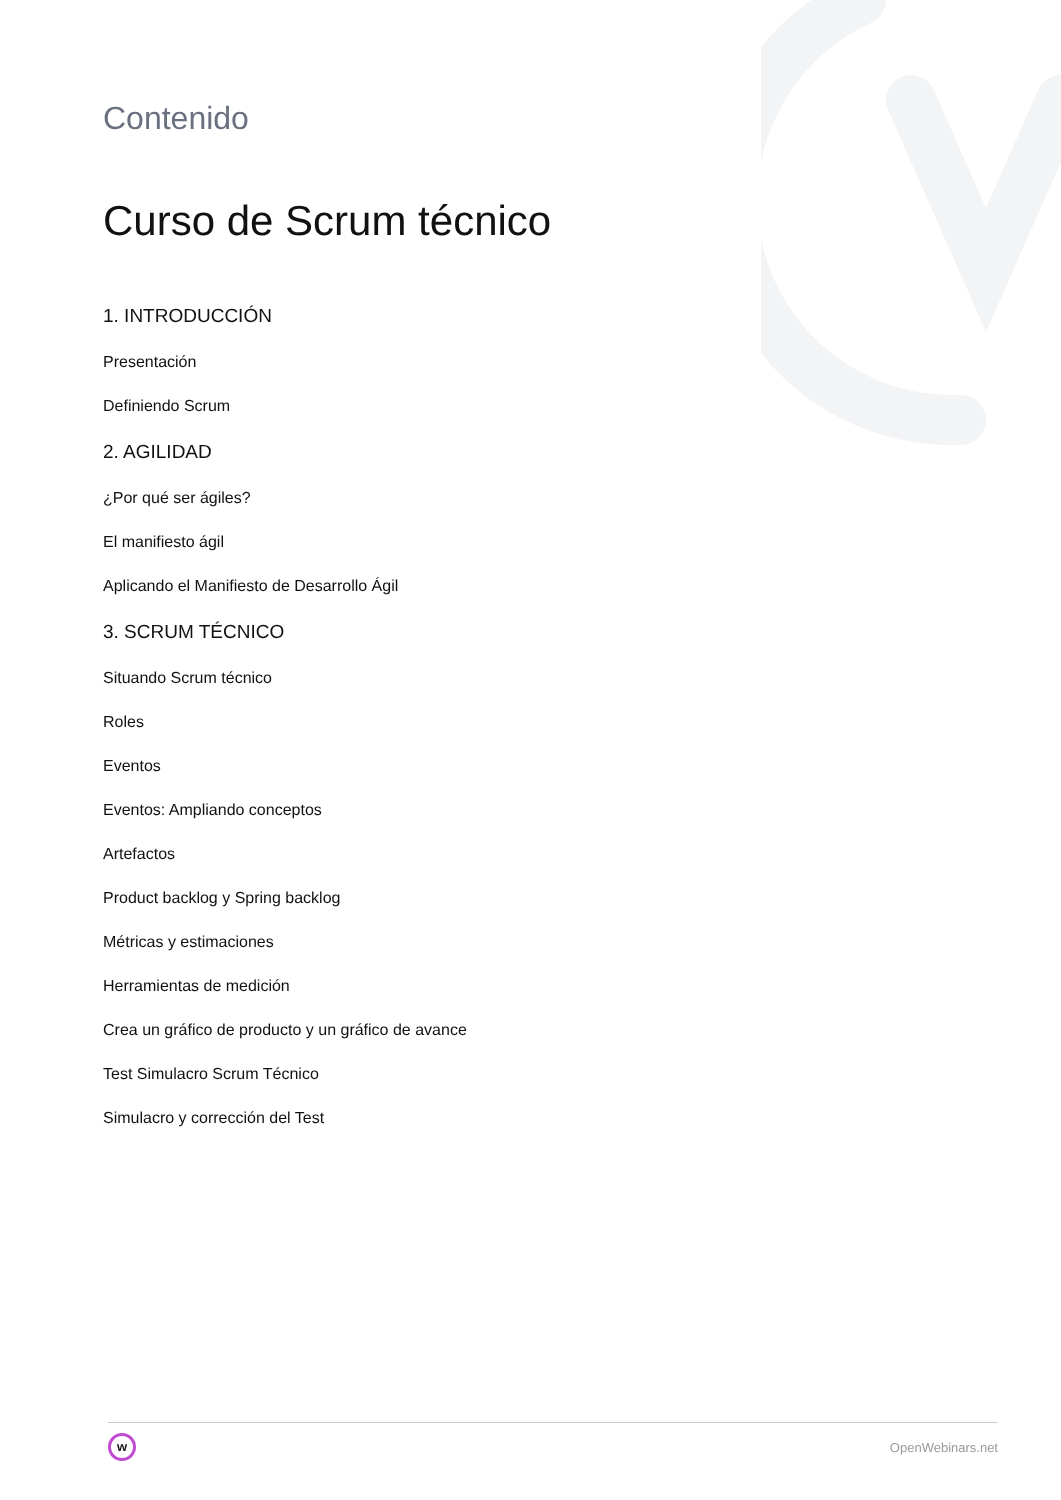Contenido
Curso de Scrum técnico
1. INTRODUCCIÓN
Presentación
Definiendo Scrum
2. AGILIDAD
¿Por qué ser ágiles?
El manifiesto ágil
Aplicando el Manifiesto de Desarrollo Ágil
3. SCRUM TÉCNICO
Situando Scrum técnico
Roles
Eventos
Eventos: Ampliando conceptos
Artefactos
Product backlog y Spring backlog
Métricas y estimaciones
Herramientas de medición
Crea un gráfico de producto y un gráfico de avance
Test Simulacro Scrum Técnico
Simulacro y corrección del Test
w
OpenWebinars.net